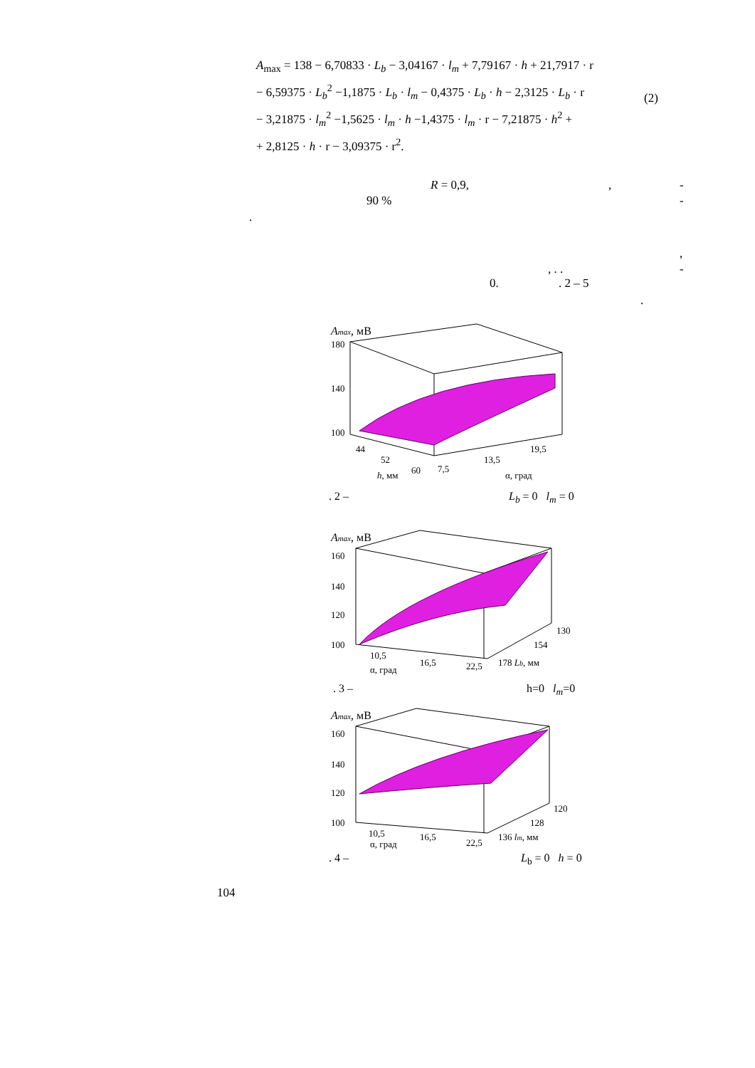A<sub>max</sub> = 138 − 6,70833 · L<sub>b</sub> − 3,04167 · l<sub>m</sub> + 7,79167 · h + 21,7917 · r
− 6,59375 · L<sub>b</sub><sup>2</sup> −1,1875 · L<sub>b</sub> · l<sub>m</sub> − 0,4375 · L<sub>b</sub> · h − 2,3125 · L<sub>b</sub> · r
− 3,21875 · l<sub>m</sub><sup>2</sup> −1,5625 · l<sub>m</sub> · h −1,4375 · l<sub>m</sub> · r − 7,21875 · h<sup>2</sup> +
+ 2,8125 · h · r − 3,09375 · r<sup>2</sup>.
(2)
R = 0,9, , -
90 % -
.
,
, . . -
0. . 2 – 5
.
Amax, мВ
180
140
100
44
52
60
7,5
13,5
19,5
h, мм
α, град
. 2 – L<sub>b</sub> = 0 l<sub>m</sub> = 0
Amax, мВ
160
140
120
100
10,5
16,5
22,5
130
154
178 Lb, мм
α, град
. 3 – h=0 l<sub>m</sub>=0
Amax, мВ
160
140
120
100
10,5
16,5
22,5
120
128
136 lm, мм
α, град
. 4 – L<sub>b</sub> = 0 h = 0
104